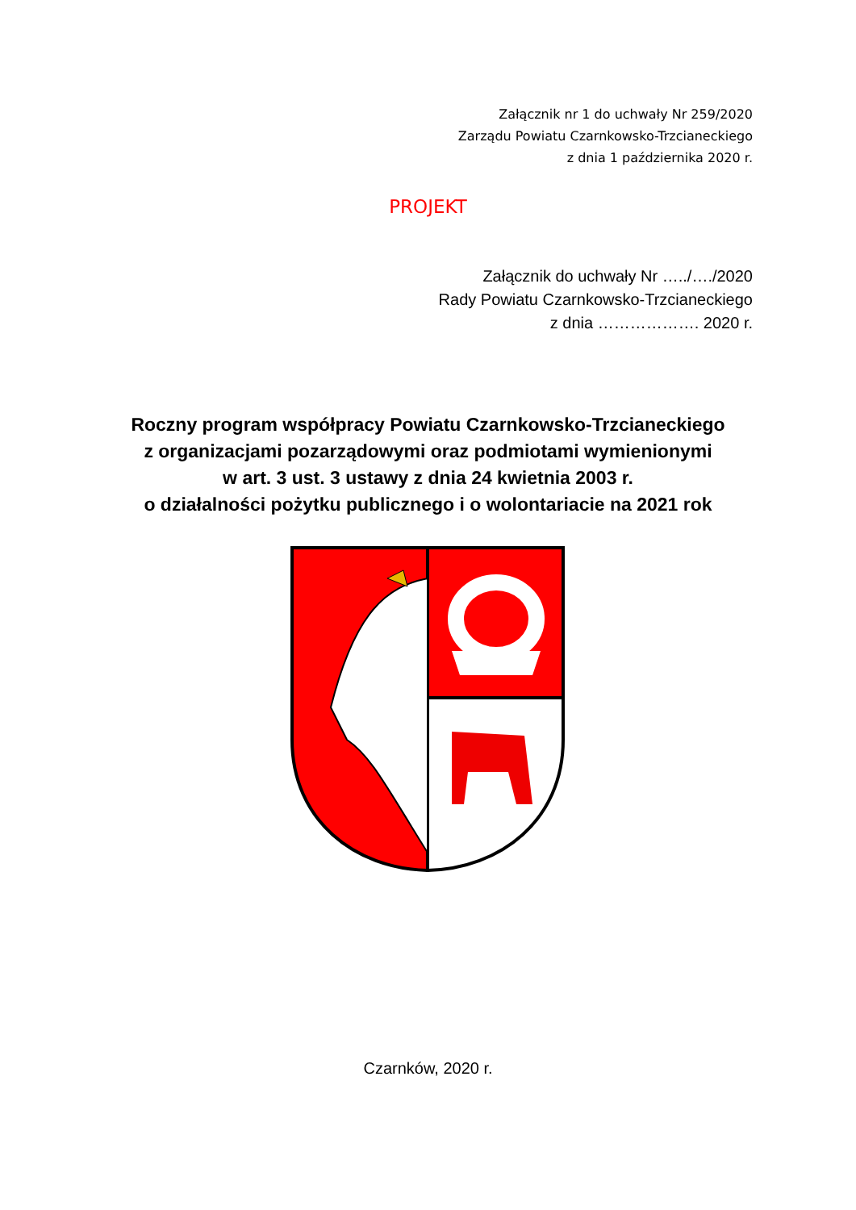Załącznik nr 1 do uchwały Nr 259/2020
Zarządu Powiatu Czarnkowsko-Trzcianeckiego
z dnia 1 października 2020 r.
PROJEKT
Załącznik do uchwały Nr …../…./2020
Rady Powiatu Czarnkowsko-Trzcianeckiego
z dnia ………………. 2020 r.
Roczny program współpracy Powiatu Czarnkowsko-Trzcianeckiego
z organizacjami pozarządowymi oraz podmiotami wymienionymi
w art. 3 ust. 3 ustawy z dnia 24 kwietnia 2003 r.
o działalności pożytku publicznego i o wolontariacie na 2021 rok
Czarnków, 2020 r.